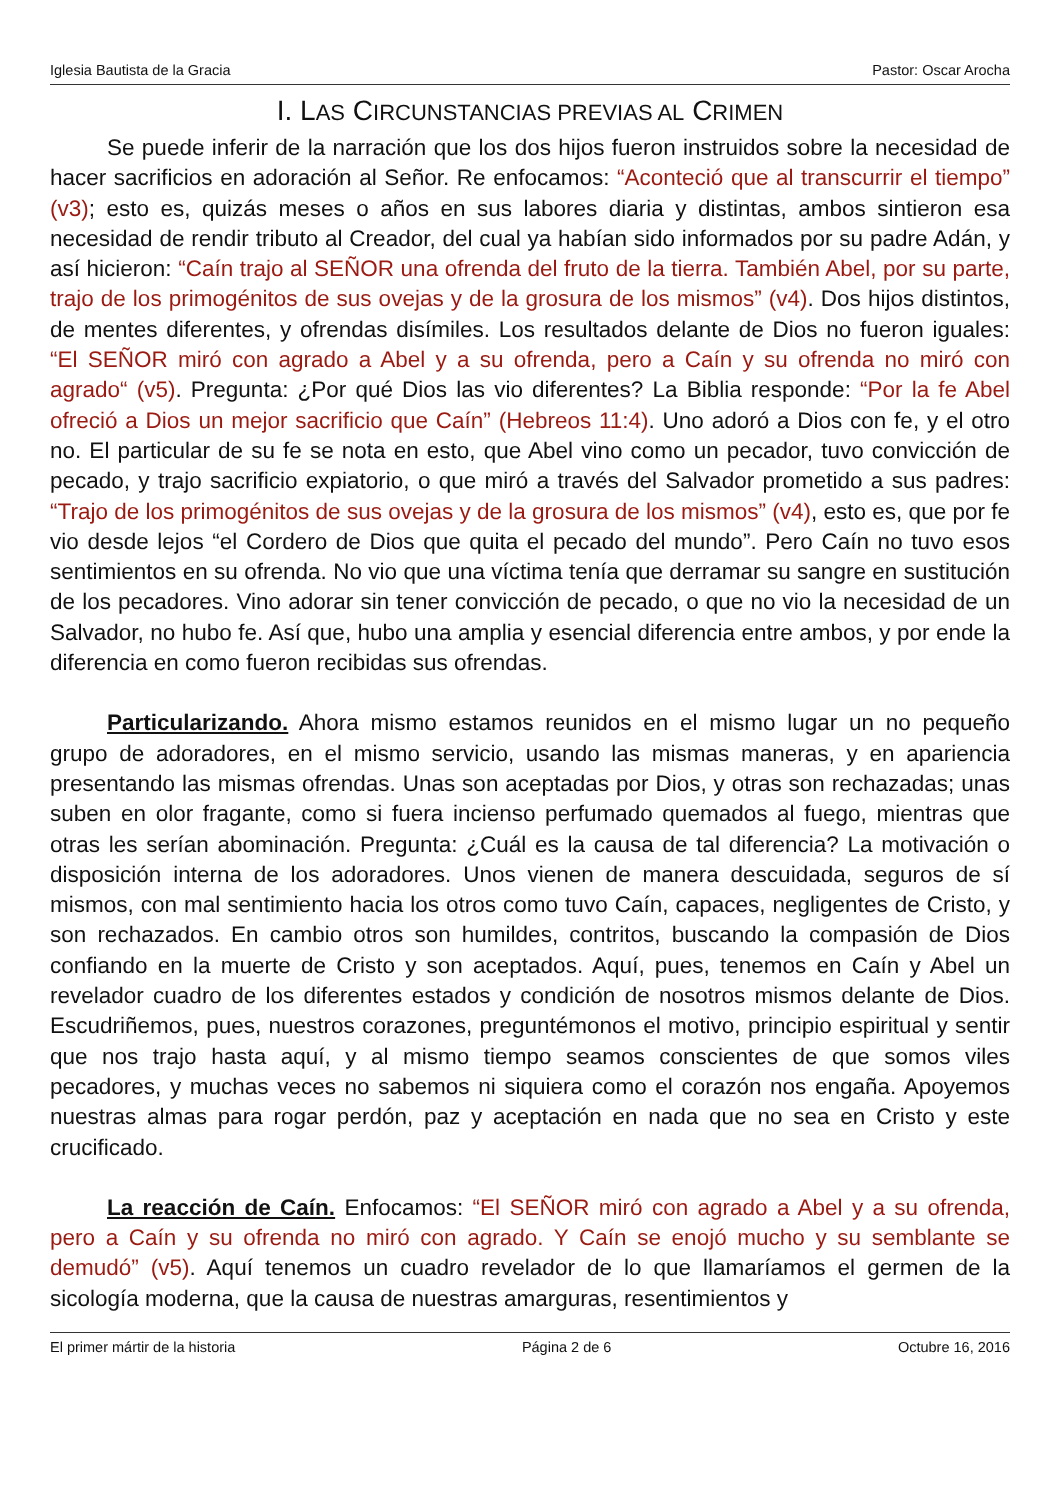Iglesia Bautista de la Gracia Pastor: Oscar Arocha
I. LAS CIRCUNSTANCIAS PREVIAS AL CRIMEN
Se puede inferir de la narración que los dos hijos fueron instruidos sobre la necesidad de hacer sacrificios en adoración al Señor. Re enfocamos: “Aconteció que al transcurrir el tiempo” (v3); esto es, quizás meses o años en sus labores diaria y distintas, ambos sintieron esa necesidad de rendir tributo al Creador, del cual ya habían sido informados por su padre Adán, y así hicieron: “Caín trajo al SEÑOR una ofrenda del fruto de la tierra. También Abel, por su parte, trajo de los primogénitos de sus ovejas y de la grosura de los mismos” (v4). Dos hijos distintos, de mentes diferentes, y ofrendas disímiles. Los resultados delante de Dios no fueron iguales: “El SEÑOR miró con agrado a Abel y a su ofrenda, pero a Caín y su ofrenda no miró con agrado“ (v5). Pregunta: ¿Por qué Dios las vio diferentes? La Biblia responde: “Por la fe Abel ofreció a Dios un mejor sacrificio que Caín” (Hebreos 11:4). Uno adoró a Dios con fe, y el otro no. El particular de su fe se nota en esto, que Abel vino como un pecador, tuvo convicción de pecado, y trajo sacrificio expiatorio, o que miró a través del Salvador prometido a sus padres: “Trajo de los primogénitos de sus ovejas y de la grosura de los mismos” (v4), esto es, que por fe vio desde lejos “el Cordero de Dios que quita el pecado del mundo”. Pero Caín no tuvo esos sentimientos en su ofrenda. No vio que una víctima tenía que derramar su sangre en sustitución de los pecadores. Vino adorar sin tener convicción de pecado, o que no vio la necesidad de un Salvador, no hubo fe. Así que, hubo una amplia y esencial diferencia entre ambos, y por ende la diferencia en como fueron recibidas sus ofrendas.
Particularizando. Ahora mismo estamos reunidos en el mismo lugar un no pequeño grupo de adoradores, en el mismo servicio, usando las mismas maneras, y en apariencia presentando las mismas ofrendas. Unas son aceptadas por Dios, y otras son rechazadas; unas suben en olor fragante, como si fuera incienso perfumado quemados al fuego, mientras que otras les serían abominación. Pregunta: ¿Cuál es la causa de tal diferencia? La motivación o disposición interna de los adoradores. Unos vienen de manera descuidada, seguros de sí mismos, con mal sentimiento hacia los otros como tuvo Caín, capaces, negligentes de Cristo, y son rechazados. En cambio otros son humildes, contritos, buscando la compasión de Dios confiando en la muerte de Cristo y son aceptados. Aquí, pues, tenemos en Caín y Abel un revelador cuadro de los diferentes estados y condición de nosotros mismos delante de Dios. Escudriñemos, pues, nuestros corazones, preguntémonos el motivo, principio espiritual y sentir que nos trajo hasta aquí, y al mismo tiempo seamos conscientes de que somos viles pecadores, y muchas veces no sabemos ni siquiera como el corazón nos engaña. Apoyemos nuestras almas para rogar perdón, paz y aceptación en nada que no sea en Cristo y este crucificado.
La reacción de Caín. Enfocamos: “El SEÑOR miró con agrado a Abel y a su ofrenda, pero a Caín y su ofrenda no miró con agrado. Y Caín se enojó mucho y su semblante se demudó” (v5). Aquí tenemos un cuadro revelador de lo que llamaríamos el germen de la sicología moderna, que la causa de nuestras amarguras, resentimientos y
El primer mártir de la historia Página 2 de 6 Octubre 16, 2016